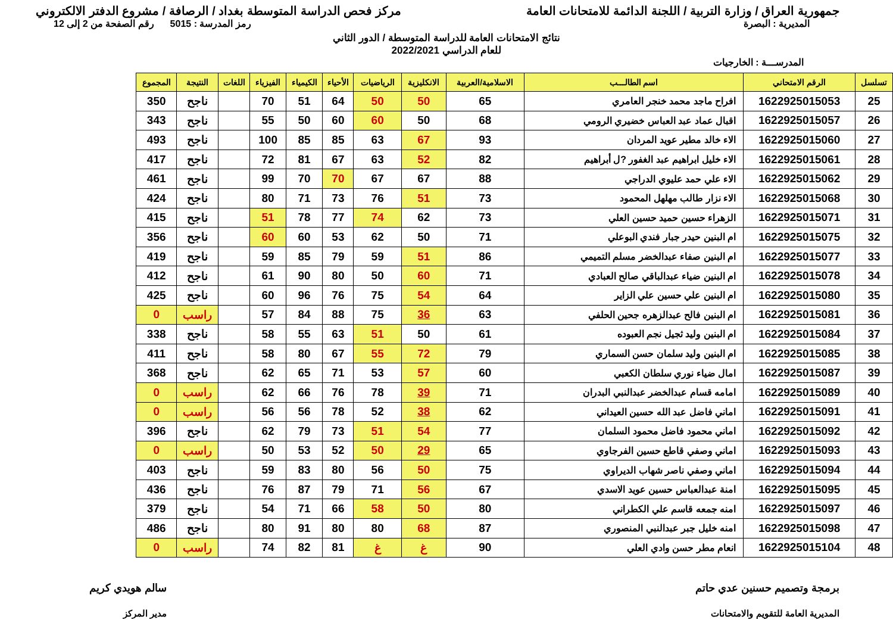جمهورية العراق / وزارة التربية / اللجنة الدائمة للامتحانات العامة
مركز فحص الدراسة المتوسطة بغداد / الرصافة / مشروع الدفتر الالكتروني
المديرية : البصرة رمز المدرسة : 5015 رقم الصفحة من 2 إلى 12
نتائج الامتحانات العامة للدراسة المتوسطة / الدور الثاني
للعام الدراسي 2022/2021
المدرســـة : الخارجيات
| تسلسل | الرقم الامتحاني | اسم الطالـــب | الاسلامية/العربية | الانكليزية | الرياضيات | الأحياء | الكيمياء | الفيزياء | اللغات | النتيجة | المجموع |
| --- | --- | --- | --- | --- | --- | --- | --- | --- | --- | --- | --- |
| 25 | 1622925015053 | افراح ماجد محمد خنجر العامري | 65 | 50 | 50 | 64 | 51 | 70 | | ناجح | 350 |
| 26 | 1622925015057 | اقبال عماد عبد العباس خضيري الرومي | 68 | 50 | 60 | 60 | 50 | 55 | | ناجح | 343 |
| 27 | 1622925015060 | الاء خالد مطير عويد المردان | 93 | 67 | 63 | 85 | 85 | 100 | | ناجح | 493 |
| 28 | 1622925015061 | الاء خليل ابراهيم عبد الغفور ?ل أبراهيم | 82 | 52 | 63 | 67 | 81 | 72 | | ناجح | 417 |
| 29 | 1622925015062 | الاء علي حمد عليوي الدراجي | 88 | 67 | 67 | 70 | 70 | 99 | | ناجح | 461 |
| 30 | 1622925015068 | الاء نزار طالب مهلهل المحمود | 73 | 51 | 76 | 73 | 71 | 80 | | ناجح | 424 |
| 31 | 1622925015071 | الزهراء حسين حميد حسين العلي | 73 | 62 | 74 | 77 | 78 | 51 | | ناجح | 415 |
| 32 | 1622925015075 | ام البنين حيدر جبار فندي البوعلي | 71 | 50 | 62 | 53 | 60 | 60 | | ناجح | 356 |
| 33 | 1622925015077 | ام البنين صفاء عبدالخضر مسلم التميمي | 86 | 51 | 59 | 79 | 85 | 59 | | ناجح | 419 |
| 34 | 1622925015078 | ام البنين ضياء عبدالباقي صالح العبادي | 71 | 60 | 50 | 80 | 90 | 61 | | ناجح | 412 |
| 35 | 1622925015080 | ام البنين علي حسين علي الزاير | 64 | 54 | 75 | 76 | 96 | 60 | | ناجح | 425 |
| 36 | 1622925015081 | ام البنين فالح عبدالزهره جحين الحلفي | 63 | 36 | 75 | 88 | 84 | 57 | | راسب | 0 |
| 37 | 1622925015084 | ام البنين وليد ثجيل نجم العبوده | 61 | 50 | 51 | 63 | 55 | 58 | | ناجح | 338 |
| 38 | 1622925015085 | ام البنين وليد سلمان حسن السماري | 79 | 72 | 55 | 67 | 80 | 58 | | ناجح | 411 |
| 39 | 1622925015087 | امال ضياء نوري سلطان الكعبي | 60 | 57 | 53 | 71 | 65 | 62 | | ناجح | 368 |
| 40 | 1622925015089 | امامه قسام عبدالخضر عبدالنبي البدران | 71 | 39 | 78 | 76 | 66 | 62 | | راسب | 0 |
| 41 | 1622925015091 | اماني فاضل عبد الله حسين العيداني | 62 | 38 | 52 | 78 | 56 | 56 | | راسب | 0 |
| 42 | 1622925015092 | اماني محمود فاضل محمود السلمان | 77 | 54 | 51 | 73 | 79 | 62 | | ناجح | 396 |
| 43 | 1622925015093 | اماني وصفي قاطع حسين الفرجاوي | 65 | 29 | 50 | 52 | 53 | 50 | | راسب | 0 |
| 44 | 1622925015094 | اماني وصفي ناصر شهاب الديراوي | 75 | 50 | 56 | 80 | 83 | 59 | | ناجح | 403 |
| 45 | 1622925015095 | امنة عبدالعباس حسين عويد الاسدي | 67 | 56 | 71 | 79 | 87 | 76 | | ناجح | 436 |
| 46 | 1622925015097 | امنه جمعه قاسم علي الكطراني | 80 | 50 | 58 | 66 | 71 | 54 | | ناجح | 379 |
| 47 | 1622925015098 | امنه خليل جبر عبدالنبي المنصوري | 87 | 68 | 80 | 80 | 91 | 80 | | ناجح | 486 |
| 48 | 1622925015104 | انعام مطر حسن وادي العلي | 90 | غ | غ | 81 | 82 | 74 | | راسب | 0 |
برمجة وتصميم حسنين عدي حاتم
المديرية العامة للتقويم والامتحانات
سالم هويدي كريم
مدير المركز